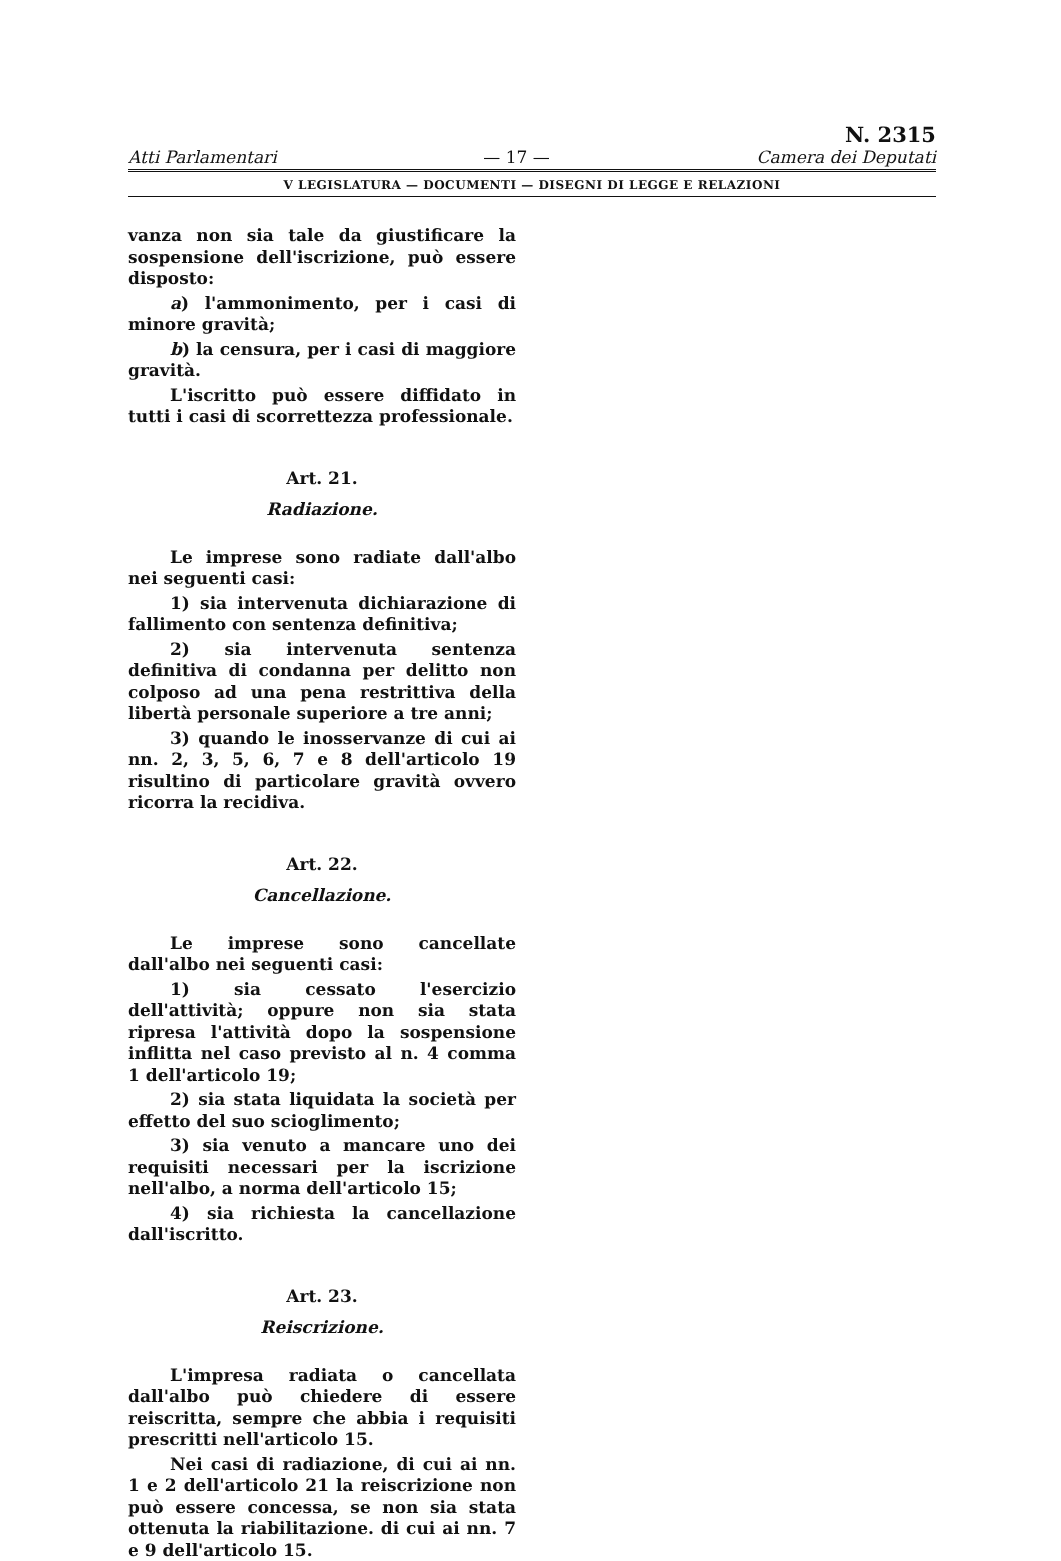Atti Parlamentari — 17 — N. 2315
Camera dei Deputati
V LEGISLATURA — DOCUMENTI — DISEGNI DI LEGGE E RELAZIONI
vanza non sia tale da giustificare la sospensione dell'iscrizione, può essere disposto:
a) l'ammonimento, per i casi di minore gravità;
b) la censura, per i casi di maggiore gravità.
L'iscritto può essere diffidato in tutti i casi di scorrettezza professionale.
Art. 21.
Radiazione.
Le imprese sono radiate dall'albo nei seguenti casi:
1) sia intervenuta dichiarazione di fallimento con sentenza definitiva;
2) sia intervenuta sentenza definitiva di condanna per delitto non colposo ad una pena restrittiva della libertà personale superiore a tre anni;
3) quando le inosservanze di cui ai nn. 2, 3, 5, 6, 7 e 8 dell'articolo 19 risultino di particolare gravità ovvero ricorra la recidiva.
Art. 22.
Cancellazione.
Le imprese sono cancellate dall'albo nei seguenti casi:
1) sia cessato l'esercizio dell'attività; oppure non sia stata ripresa l'attività dopo la sospensione inflitta nel caso previsto al n. 4 comma 1 dell'articolo 19;
2) sia stata liquidata la società per effetto del suo scioglimento;
3) sia venuto a mancare uno dei requisiti necessari per la iscrizione nell'albo, a norma dell'articolo 15;
4) sia richiesta la cancellazione dall'iscritto.
Art. 23.
Reiscrizione.
L'impresa radiata o cancellata dall'albo può chiedere di essere reiscritta, sempre che abbia i requisiti prescritti nell'articolo 15.
Nei casi di radiazione, di cui ai nn. 1 e 2 dell'articolo 21 la reiscrizione non può essere concessa, se non sia stata ottenuta la riabilitazione. di cui ai nn. 7 e 9 dell'articolo 15.